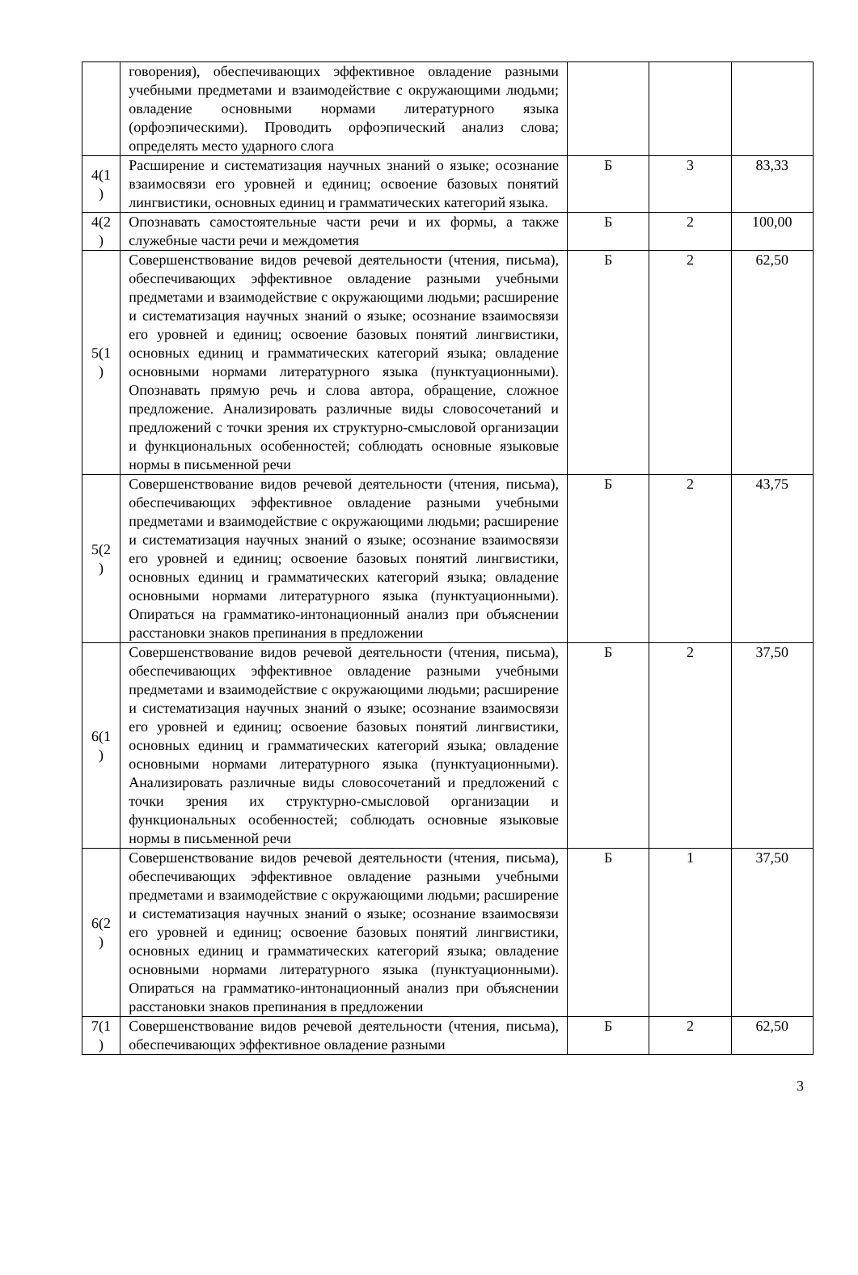| | говорения), обеспечивающих эффективное овладение разными учебными предметами и взаимодействие с окружающими людьми; овладение основными нормами литературного языка (орфоэпическими). Проводить орфоэпический анализ слова; определять место ударного слога | | | |
| 4(1 ) | Расширение и систематизация научных знаний о языке; осознание взаимосвязи его уровней и единиц; освоение базовых понятий лингвистики, основных единиц и грамматических категорий языка. | Б | 3 | 83,33 |
| 4(2 ) | Опознавать самостоятельные части речи и их формы, а также служебные части речи и междометия | Б | 2 | 100,00 |
| 5(1 ) | Совершенствование видов речевой деятельности (чтения, письма), обеспечивающих эффективное овладение разными учебными предметами и взаимодействие с окружающими людьми; расширение и систематизация научных знаний о языке; осознание взаимосвязи его уровней и единиц; освоение базовых понятий лингвистики, основных единиц и грамматических категорий языка; овладение основными нормами литературного языка (пунктуационными). Опознавать прямую речь и слова автора, обращение, сложное предложение. Анализировать различные виды словосочетаний и предложений с точки зрения их структурно-смысловой организации и функциональных особенностей; соблюдать основные языковые нормы в письменной речи | Б | 2 | 62,50 |
| 5(2 ) | Совершенствование видов речевой деятельности (чтения, письма), обеспечивающих эффективное овладение разными учебными предметами и взаимодействие с окружающими людьми; расширение и систематизация научных знаний о языке; осознание взаимосвязи его уровней и единиц; освоение базовых понятий лингвистики, основных единиц и грамматических категорий языка; овладение основными нормами литературного языка (пунктуационными). Опираться на грамматико-интонационный анализ при объяснении расстановки знаков препинания в предложении | Б | 2 | 43,75 |
| 6(1 ) | Совершенствование видов речевой деятельности (чтения, письма), обеспечивающих эффективное овладение разными учебными предметами и взаимодействие с окружающими людьми; расширение и систематизация научных знаний о языке; осознание взаимосвязи его уровней и единиц; освоение базовых понятий лингвистики, основных единиц и грамматических категорий языка; овладение основными нормами литературного языка (пунктуационными). Анализировать различные виды словосочетаний и предложений с точки зрения их структурно-смысловой организации и функциональных особенностей; соблюдать основные языковые нормы в письменной речи | Б | 2 | 37,50 |
| 6(2 ) | Совершенствование видов речевой деятельности (чтения, письма), обеспечивающих эффективное овладение разными учебными предметами и взаимодействие с окружающими людьми; расширение и систематизация научных знаний о языке; осознание взаимосвязи его уровней и единиц; освоение базовых понятий лингвистики, основных единиц и грамматических категорий языка; овладение основными нормами литературного языка (пунктуационными). Опираться на грамматико-интонационный анализ при объяснении расстановки знаков препинания в предложении | Б | 1 | 37,50 |
| 7(1 ) | Совершенствование видов речевой деятельности (чтения, письма), обеспечивающих эффективное овладение разными | Б | 2 | 62,50 |
3